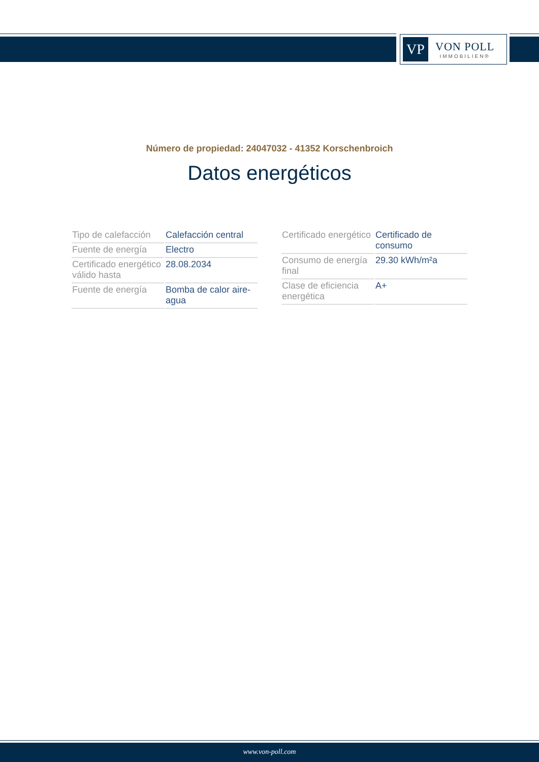VP
VON POLL
IMMOBILIEN®
Número de propiedad: 24047032 - 41352 Korschenbroich
Datos energéticos
| Tipo de calefacción | Calefacción central |
| Fuente de energía | Electro |
| Certificado energético válido hasta | 28.08.2034 |
| Fuente de energía | Bomba de calor aire-agua |
| Certificado energético | Certificado de consumo |
| Consumo de energía final | 29.30 kWh/m²a |
| Clase de eficiencia energética | A+ |
www.von-poll.com